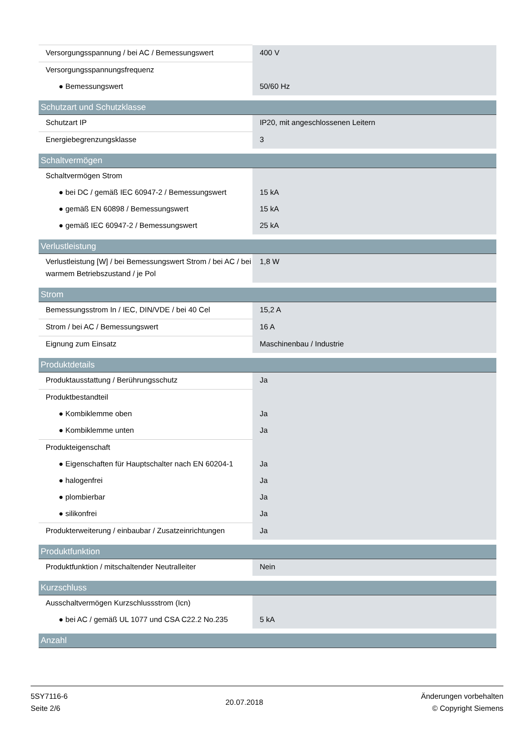| Versorgungsspannung / bei AC / Bemessungswert | 400 V |
| Versorgungsspannungsfrequenz | |
| ● Bemessungswert | 50/60 Hz |
| Schutzart und Schutzklasse | |
| Schutzart IP | IP20, mit angeschlossenen Leitern |
| Energiebegrenzungsklasse | 3 |
| Schaltvermögen | |
| Schaltvermögen Strom | |
| ● bei DC / gemäß IEC 60947-2 / Bemessungswert | 15 kA |
| ● gemäß EN 60898 / Bemessungswert | 15 kA |
| ● gemäß IEC 60947-2 / Bemessungswert | 25 kA |
| Verlustleistung | |
| Verlustleistung [W] / bei Bemessungswert Strom / bei AC / bei warmem Betriebszustand / je Pol | 1,8 W |
| Strom | |
| Bemessungsstrom In / IEC, DIN/VDE / bei 40 Cel | 15,2 A |
| Strom / bei AC / Bemessungswert | 16 A |
| Eignung zum Einsatz | Maschinenbau / Industrie |
| Produktdetails | |
| Produktausstattung / Berührungsschutz | Ja |
| Produktbestandteil | |
| ● Kombiklemme oben | Ja |
| ● Kombiklemme unten | Ja |
| Produkteigenschaft | |
| ● Eigenschaften für Hauptschalter nach EN 60204-1 | Ja |
| ● halogenfrei | Ja |
| ● plombierbar | Ja |
| ● silikonfrei | Ja |
| Produkterweiterung / einbaubar / Zusatzeinrichtungen | Ja |
| Produktfunktion | |
| Produktfunktion / mitschaltender Neutralleiter | Nein |
| Kurzschluss | |
| Ausschaltvermögen Kurzschlussstrom (Icn) | |
| ● bei AC / gemäß UL 1077 und CSA C22.2 No.235 | 5 kA |
| Anzahl | |
5SY7116-6
Seite 2/6
20.07.2018
Änderungen vorbehalten
© Copyright Siemens